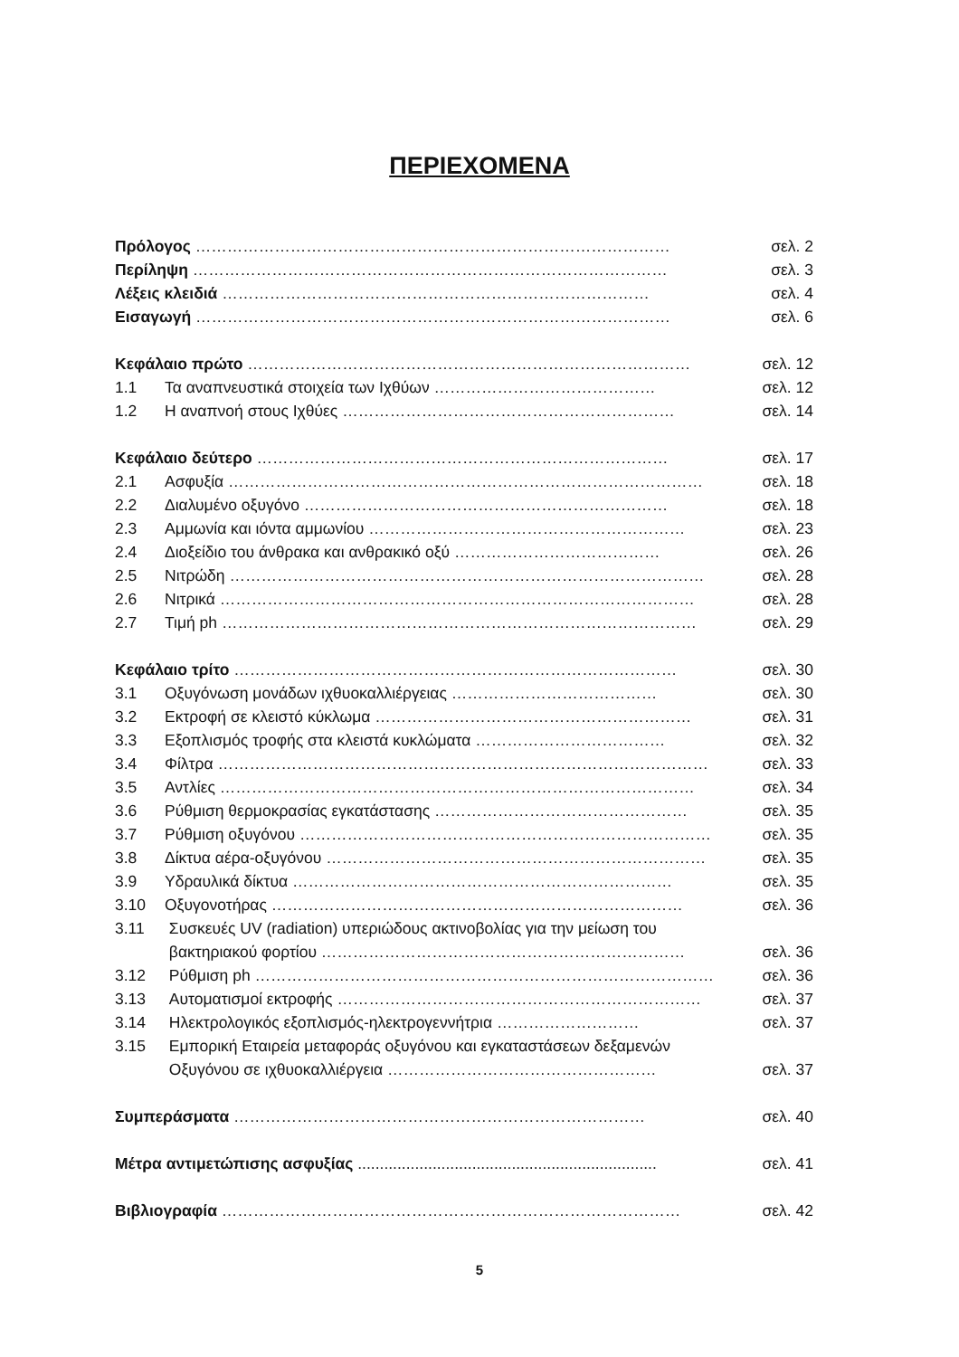ΠΕΡΙΕΧΟΜΕΝΑ
Πρόλογος ……………………………………………………………………………… σελ. 2
Περίληψη ……………………………………………………………………………… σελ. 3
Λέξεις κλειδιά ……………………………………………………………………… σελ. 4
Εισαγωγή ……………………………………………………………………………… σελ. 6
Κεφάλαιο πρώτο ………………………………………………………………………… σελ. 12
1.1 Τα αναπνευστικά στοιχεία των Ιχθύων …………………………………… σελ. 12
1.2 Η αναπνοή στους Ιχθύες ……………………………………………………… σελ. 14
Κεφάλαιο δεύτερο …………………………………………………………………… σελ. 17
2.1 Ασφυξία ……………………………………………………………………………… σελ. 18
2.2 Διαλυμένο οξυγόνο …………………………………………………………… σελ. 18
2.3 Αμμωνία και ιόντα αμμωνίου …………………………………………………… σελ. 23
2.4 Διοξείδιο του άνθρακα και ανθρακικό οξύ ………………………………… σελ. 26
2.5 Νιτρώδη ……………………………………………………………………………… σελ. 28
2.6 Νιτρικά ……………………………………………………………………………… σελ. 28
2.7 Τιμή ph ……………………………………………………………………………… σελ. 29
Κεφάλαιο τρίτο ………………………………………………………………………… σελ. 30
3.1 Οξυγόνωση μονάδων ιχθυοκαλλιέργειας ………………………………… σελ. 30
3.2 Εκτροφή σε κλειστό κύκλωμα …………………………………………………… σελ. 31
3.3 Εξοπλισμός τροφής στα κλειστά κυκλώματα ……………………………… σελ. 32
3.4 Φίλτρα ………………………………………………………………………………… σελ. 33
3.5 Αντλίες ……………………………………………………………………………… σελ. 34
3.6 Ρύθμιση θερμοκρασίας εγκατάστασης ………………………………………… σελ. 35
3.7 Ρύθμιση οξυγόνου …………………………………………………………………… σελ. 35
3.8 Δίκτυα αέρα-οξυγόνου ……………………………………………………………… σελ. 35
3.9 Υδραυλικά δίκτυα ……………………………………………………………… σελ. 35
3.10 Οξυγονοτήρας …………………………………………………………………… σελ. 36
3.11 Συσκευές UV (radiation) υπεριώδους ακτινοβολίας για την μείωση του
βακτηριακού φορτίου …………………………………………………………… σελ. 36
3.12 Ρύθμιση ph …………………………………………………………………………… σελ. 36
3.13 Αυτοματισμοί εκτροφής …………………………………………………………… σελ. 37
3.14 Ηλεκτρολογικός εξοπλισμός-ηλεκτρογεννήτρια ……………………… σελ. 37
3.15 Εμπορική Εταιρεία μεταφοράς οξυγόνου και εγκαταστάσεων δεξαμενών
Οξυγόνου σε ιχθυοκαλλιέργεια …………………………………………… σελ. 37
Συμπεράσματα …………………………………………………………………… σελ. 40
Μέτρα αντιμετώπισης ασφυξίας .................................................................... σελ. 41
Βιβλιογραφία …………………………………………………………………………… σελ. 42
5